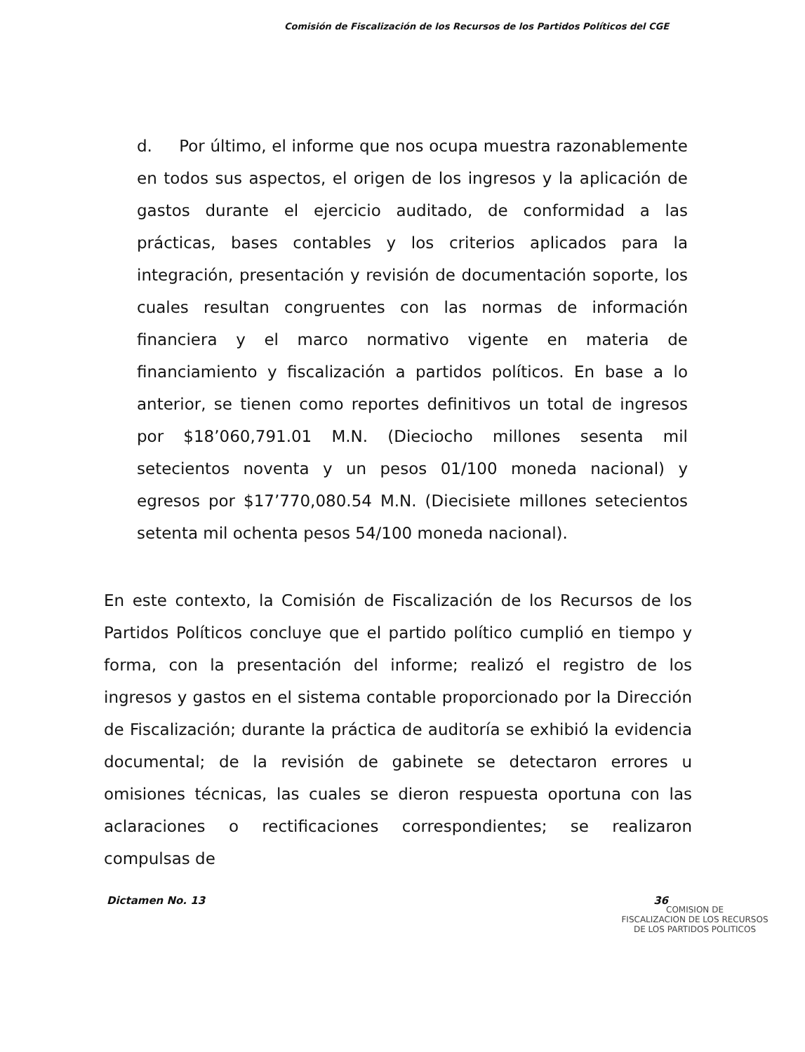Comisión de Fiscalización de los Recursos de los Partidos Políticos del CGE
d. Por último, el informe que nos ocupa muestra razonablemente en todos sus aspectos, el origen de los ingresos y la aplicación de gastos durante el ejercicio auditado, de conformidad a las prácticas, bases contables y los criterios aplicados para la integración, presentación y revisión de documentación soporte, los cuales resultan congruentes con las normas de información financiera y el marco normativo vigente en materia de financiamiento y fiscalización a partidos políticos. En base a lo anterior, se tienen como reportes definitivos un total de ingresos por $18’060,791.01 M.N. (Dieciocho millones sesenta mil setecientos noventa y un pesos 01/100 moneda nacional) y egresos por $17’770,080.54 M.N. (Diecisiete millones setecientos setenta mil ochenta pesos 54/100 moneda nacional).
En este contexto, la Comisión de Fiscalización de los Recursos de los Partidos Políticos concluye que el partido político cumplió en tiempo y forma, con la presentación del informe; realizó el registro de los ingresos y gastos en el sistema contable proporcionado por la Dirección de Fiscalización; durante la práctica de auditoría se exhibió la evidencia documental; de la revisión de gabinete se detectaron errores u omisiones técnicas, las cuales se dieron respuesta oportuna con las aclaraciones o rectificaciones correspondientes; se realizaron compulsas de
Dictamen No. 13 36
COMISION DE
FISCALIZACION DE LOS RECURSOS
DE LOS PARTIDOS POLITICOS